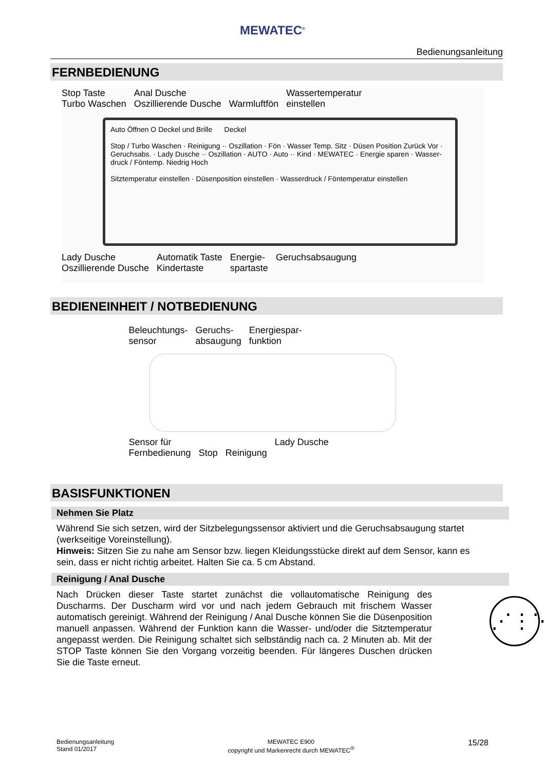MEWATEC<sup>®</sup>
Bedienungsanleitung
FERNBEDIENUNG
Stop Taste
Turbo Waschen Anal Dusche
Oszillierende Dusche
Warmluftfön Wassertemperatur
einstellen
Auto Öffnen O Deckel und Brille Deckel
Stop / Turbo Waschen · Reinigung ·· Oszillation · Fön · Wasser Temp. Sitz · Düsen Position Zurück Vor · Geruchsabs. · Lady Dusche ·· Oszillation · AUTO · Auto ·· Kind · MEWATEC · Energie sparen · Wasser-druck / Föntemp. Niedrig Hoch
Sitztemperatur einstellen · Düsenposition einstellen · Wasserdruck / Föntemperatur einstellen
Lady Dusche
Oszillierende Dusche Automatik Taste
Kindertaste Energie-
spartaste Geruchsabsaugung
BEDIENEINHEIT / NOTBEDIENUNG
Beleuchtungs-
sensor Geruchs-
absaugung Energiespar-
funktion
Sensor für
Fernbedienung
Stop
Reinigung Lady Dusche
BASISFUNKTIONEN
Nehmen Sie Platz
Während Sie sich setzen, wird der Sitzbelegungssensor aktiviert und die Geruchsabsaugung startet (werkseitige Voreinstellung).
Hinweis: Sitzen Sie zu nahe am Sensor bzw. liegen Kleidungsstücke direkt auf dem Sensor, kann es sein, dass er nicht richtig arbeitet. Halten Sie ca. 5 cm Abstand.
Reinigung / Anal Dusche
⋰⋮⋱
Nach Drücken dieser Taste startet zunächst die vollautomatische Reinigung des Duscharms. Der Duscharm wird vor und nach jedem Gebrauch mit frischem Wasser automatisch gereinigt. Während der Reinigung / Anal Dusche können Sie die Düsenposition manuell anpassen. Während der Funktion kann die Wasser- und/oder die Sitztemperatur angepasst werden. Die Reinigung schaltet sich selbständig nach ca. 2 Minuten ab. Mit der STOP Taste können Sie den Vorgang vorzeitig beenden. Für längeres Duschen drücken Sie die Taste erneut.
Bedienungsanleitung
Stand 01/2017
MEWATEC E900
copyright und Markenrecht durch MEWATEC<sup>®</sup>
15/28